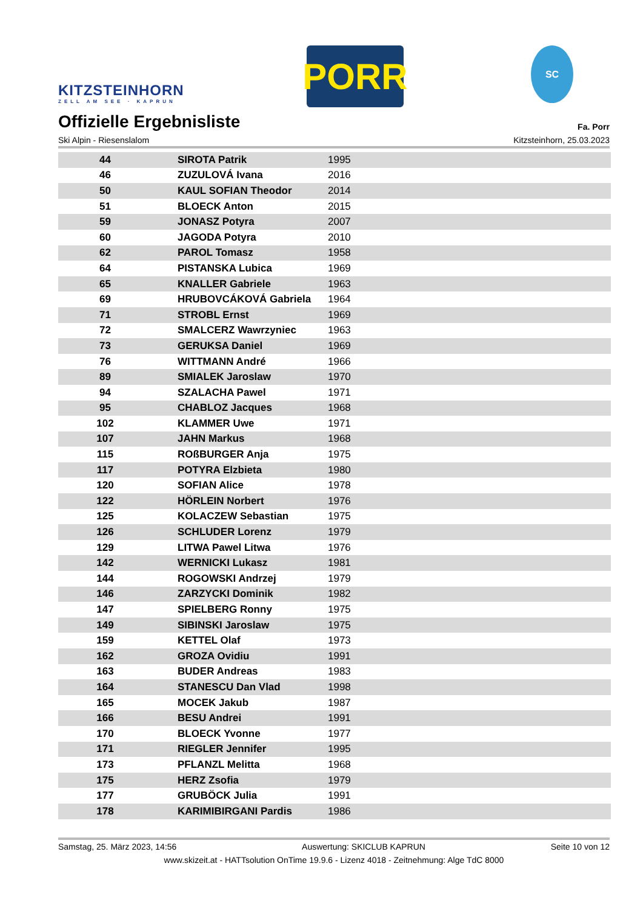KITZSTEINHORN
ZELL AM SEE · KAPRUN
PORR
SC
Offizielle Ergebnisliste Fa. Porr
Ski Alpin - Riesenslalom Kitzsteinhorn, 25.03.2023
| 44 | SIROTA Patrik | 1995 |
| 46 | ZUZULOVÁ Ivana | 2016 |
| 50 | KAUL SOFIAN Theodor | 2014 |
| 51 | BLOECK Anton | 2015 |
| 59 | JONASZ Potyra | 2007 |
| 60 | JAGODA Potyra | 2010 |
| 62 | PAROL Tomasz | 1958 |
| 64 | PISTANSKA Lubica | 1969 |
| 65 | KNALLER Gabriele | 1963 |
| 69 | HRUBOVCÁKOVÁ Gabriela | 1964 |
| 71 | STROBL Ernst | 1969 |
| 72 | SMALCERZ Wawrzyniec | 1963 |
| 73 | GERUKSA Daniel | 1969 |
| 76 | WITTMANN André | 1966 |
| 89 | SMIALEK Jaroslaw | 1970 |
| 94 | SZALACHA Pawel | 1971 |
| 95 | CHABLOZ Jacques | 1968 |
| 102 | KLAMMER Uwe | 1971 |
| 107 | JAHN Markus | 1968 |
| 115 | ROßBURGER Anja | 1975 |
| 117 | POTYRA Elzbieta | 1980 |
| 120 | SOFIAN Alice | 1978 |
| 122 | HÖRLEIN Norbert | 1976 |
| 125 | KOLACZEW Sebastian | 1975 |
| 126 | SCHLUDER Lorenz | 1979 |
| 129 | LITWA Pawel Litwa | 1976 |
| 142 | WERNICKI Lukasz | 1981 |
| 144 | ROGOWSKI Andrzej | 1979 |
| 146 | ZARZYCKI Dominik | 1982 |
| 147 | SPIELBERG Ronny | 1975 |
| 149 | SIBINSKI Jaroslaw | 1975 |
| 159 | KETTEL Olaf | 1973 |
| 162 | GROZA Ovidiu | 1991 |
| 163 | BUDER Andreas | 1983 |
| 164 | STANESCU Dan Vlad | 1998 |
| 165 | MOCEK Jakub | 1987 |
| 166 | BESU Andrei | 1991 |
| 170 | BLOECK Yvonne | 1977 |
| 171 | RIEGLER Jennifer | 1995 |
| 173 | PFLANZL Melitta | 1968 |
| 175 | HERZ Zsofia | 1979 |
| 177 | GRUBÖCK Julia | 1991 |
| 178 | KARIMIBIRGANI Pardis | 1986 |
Samstag, 25. März 2023, 14:56 Auswertung: SKICLUB KAPRUN Seite 10 von 12
www.skizeit.at - HATTsolution OnTime 19.9.6 - Lizenz 4018 - Zeitnehmung: Alge TdC 8000